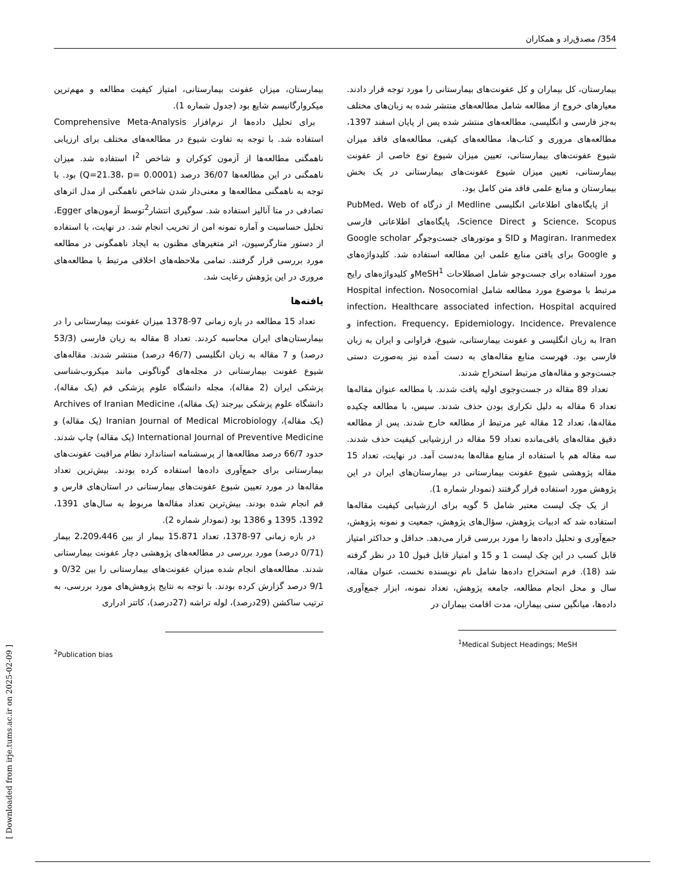354/ مصدق‌راد و همکاران
بیمارستان، کل بیماران و کل عفونت‌های بیمارستانی را مورد توجه قرار دادند. معیارهای خروج از مطالعه شامل مطالعه‌های منتشر شده به زبان‌های مختلف به‌جز فارسی و انگلیسی، مطالعه‌های منتشر شده پس از پایان اسفند 1397، مطالعه‌های مروری و کتاب‌ها، مطالعه‌های کیفی، مطالعه‌های فاقد میزان شیوع عفونت‌های بیمارستانی، تعیین میزان شیوع نوع خاصی از عفونت بیمارستانی، تعیین میزان شیوع عفونت‌های بیمارستانی در یک بخش بیمارستان و منابع علمی فاقد متن کامل بود.
از پایگاه‌های اطلاعاتی انگلیسی Medline از درگاه PubMed، Web of Science، Scopus و Science Direct، پایگاه‌های اطلاعاتی فارسی Magiran، Iranmedex و SID و موتورهای جست‌وجوگر Google scholar و Google برای یافتن منابع علمی این مطالعه استفاده شد. کلیدواژه‌های مورد استفاده برای جست‌وجو شامل اصطلاحات MeSH<sup>1</sup>و کلیدواژه‌های رایج مرتبط با موضوع مورد مطالعه شامل Hospital infection، Nosocomial infection، Healthcare associated infection، Hospital acquired infection، Frequency، Epidemiology، Incidence، Prevalence و Iran به زبان انگلیسی و عفونت بیمارستانی، شیوع، فراوانی و ایران به زبان فارسی بود. فهرست منابع مقاله‌های به دست آمده نیز به‌صورت دستی جست‌وجو و مقاله‌های مرتبط استخراج شدند.
تعداد 89 مقاله در جست‌وجوی اولیه یافت شدند. با مطالعه عنوان مقاله‌ها تعداد 6 مقاله به دلیل تکراری بودن حذف شدند. سپس، با مطالعه چکیده مقاله‌ها، تعداد 12 مقاله غیر مرتبط از مطالعه خارج شدند. پس از مطالعه دقیق مقاله‌های باقی‌مانده تعداد 59 مقاله در ارزشیابی کیفیت حذف شدند. سه مقاله هم با استفاده از منابع مقاله‌ها به‌دست آمد. در نهایت، تعداد 15 مقاله پژوهشی شیوع عفونت بیمارستانی در بیمارستان‌های ایران در این پژوهش مورد استفاده قرار گرفتند (نمودار شماره 1).
از یک چک لیست معتبر شامل 5 گویه برای ارزشیابی کیفیت مقاله‌ها استفاده شد که ادبیات پژوهش، سؤال‌های پژوهش، جمعیت و نمونه پژوهش، جمع‌آوری و تحلیل داده‌ها را مورد بررسی قرار می‌دهد. حداقل و حداکثر امتیاز قابل کسب در این چک لیست 1 و 15 و امتیاز قابل قبول 10 در نظر گرفته شد (18). فرم استخراج داده‌ها شامل نام نویسنده نخست، عنوان مقاله، سال و محل انجام مطالعه، جامعه پژوهش، تعداد نمونه، ابزار جمع‌آوری داده‌ها، میانگین سنی بیماران، مدت اقامت بیماران در
<sup>1</sup> Medical Subject Headings; MeSH
بیمارستان، میزان عفونت بیمارستانی، امتیاز کیفیت مطالعه و مهم‌ترین میکروارگانیسم شایع بود (جدول شماره 1).
برای تحلیل داده‌ها از نرم‌افزار Comprehensive Meta-Analysis استفاده شد. با توجه به تفاوت شیوع در مطالعه‌های مختلف برای ارزیابی ناهمگنی مطالعه‌ها از آزمون کوکران و شاخص I<sup>2</sup> استفاده شد. میزان ناهمگنی در این مطالعه‌ها 36/07 درصد (Q=21.38، p= 0.0001) بود. با توجه به ناهمگنی مطالعه‌ها و معنی‌دار شدن شاخص ناهمگنی از مدل اثرهای تصادفی در متا آنالیز استفاده شد. سوگیری انتشار<sup>2</sup>توسط آزمون‌های Egger، تحلیل حساسیت و آماره نمونه امن از تخریب انجام شد. در نهایت، با استفاده از دستور متارگرسیون، اثر متغیرهای مظنون به ایجاد ناهمگونی در مطالعه مورد بررسی قرار گرفتند. تمامی ملاحظه‌های اخلاقی مرتبط با مطالعه‌های مروری در این پژوهش رعایت شد.
یافته‌ها
تعداد 15 مطالعه در بازه زمانی 97-1378 میزان عفونت بیمارستانی را در بیمارستان‌های ایران محاسبه کردند. تعداد 8 مقاله به زبان فارسی (53/3 درصد) و 7 مقاله به زبان انگلیسی (46/7 درصد) منتشر شدند. مقاله‌های شیوع عفونت بیمارستانی در مجله‌های گوناگونی مانند میکروب‌شناسی پزشکی ایران (2 مقاله)، مجله دانشگاه علوم پزشکی قم (یک مقاله)، دانشگاه علوم پزشکی بیرجند (یک مقاله)، Archives of Iranian Medicine (یک مقاله)، Iranian Journal of Medical Microbiology (یک مقاله) و International Journal of Preventive Medicine (یک مقاله) چاپ شدند. حدود 66/7 درصد مطالعه‌ها از پرسشنامه استاندارد نظام مراقبت عفونت‌های بیمارستانی برای جمع‌آوری داده‌ها استفاده کرده بودند. بیش‌ترین تعداد مقاله‌ها در مورد تعیین شیوع عفونت‌های بیمارستانی در استان‌های فارس و قم انجام شده بودند. بیش‌ترین تعداد مقاله‌ها مربوط به سال‌های 1391، 1392، 1395 و 1386 بود (نمودار شماره 2).
در بازه زمانی 97-1378، تعداد 15،871 بیمار از بین 2،209،446 بیمار (0/71 درصد) مورد بررسی در مطالعه‌های پژوهشی دچار عفونت بیمارستانی شدند. مطالعه‌های انجام شده میزان عفونت‌های بیمارستانی را بین 0/32 و 9/1 درصد گزارش کرده بودند. با توجه به نتایج پژوهش‌های مورد بررسی، به ترتیب ساکشن (29درصد)، لوله تراشه (27درصد)، کاتتر ادراری
<sup>2</sup> Publication bias
[ Downloaded from irje.tums.ac.ir on 2025-02-09 ]